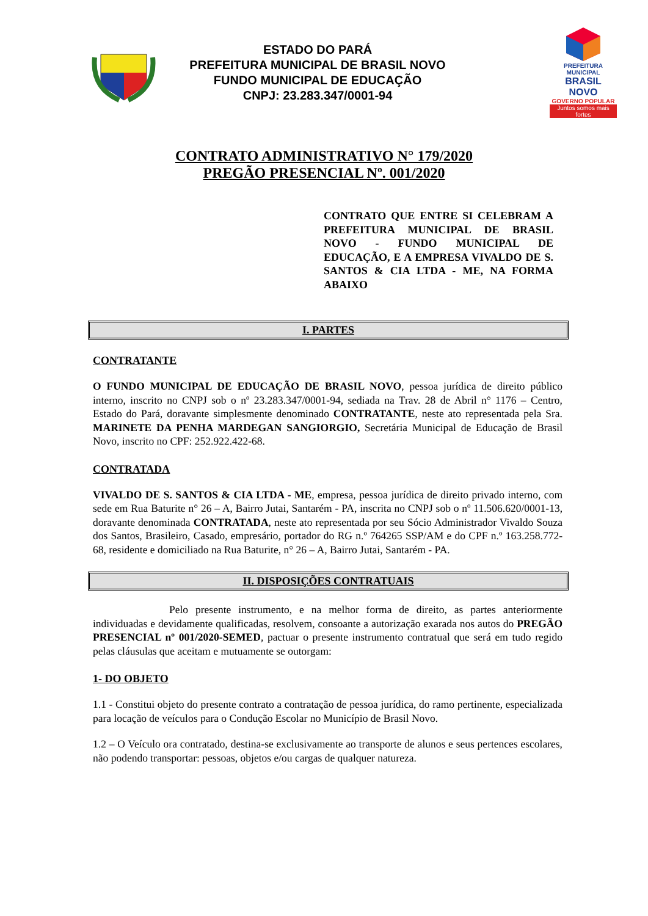ESTADO DO PARÁ
PREFEITURA MUNICIPAL DE BRASIL NOVO
FUNDO MUNICIPAL DE EDUCAÇÃO
CNPJ: 23.283.347/0001-94
PREFEITURA MUNICIPAL
BRASIL NOVO
GOVERNO POPULAR
Juntos somos mais fortes
CONTRATO ADMINISTRATIVO N° 179/2020
PREGÃO PRESENCIAL Nº. 001/2020
CONTRATO QUE ENTRE SI CELEBRAM A PREFEITURA MUNICIPAL DE BRASIL NOVO - FUNDO MUNICIPAL DE EDUCAÇÃO, E A EMPRESA VIVALDO DE S. SANTOS & CIA LTDA - ME, NA FORMA ABAIXO
I. PARTES
CONTRATANTE
O FUNDO MUNICIPAL DE EDUCAÇÃO DE BRASIL NOVO, pessoa jurídica de direito público interno, inscrito no CNPJ sob o nº 23.283.347/0001-94, sediada na Trav. 28 de Abril n° 1176 – Centro, Estado do Pará, doravante simplesmente denominado CONTRATANTE, neste ato representada pela Sra. MARINETE DA PENHA MARDEGAN SANGIORGIO, Secretária Municipal de Educação de Brasil Novo, inscrito no CPF: 252.922.422-68.
CONTRATADA
VIVALDO DE S. SANTOS & CIA LTDA - ME, empresa, pessoa jurídica de direito privado interno, com sede em Rua Baturite n° 26 – A, Bairro Jutai, Santarém - PA, inscrita no CNPJ sob o nº 11.506.620/0001-13, doravante denominada CONTRATADA, neste ato representada por seu Sócio Administrador Vivaldo Souza dos Santos, Brasileiro, Casado, empresário, portador do RG n.º 764265 SSP/AM e do CPF n.º 163.258.772-68, residente e domiciliado na Rua Baturite, n° 26 – A, Bairro Jutai, Santarém - PA.
II. DISPOSIÇÕES CONTRATUAIS
Pelo presente instrumento, e na melhor forma de direito, as partes anteriormente individuadas e devidamente qualificadas, resolvem, consoante a autorização exarada nos autos do PREGÃO PRESENCIAL nº 001/2020-SEMED, pactuar o presente instrumento contratual que será em tudo regido pelas cláusulas que aceitam e mutuamente se outorgam:
1- DO OBJETO
1.1 - Constitui objeto do presente contrato a contratação de pessoa jurídica, do ramo pertinente, especializada para locação de veículos para o Condução Escolar no Município de Brasil Novo.
1.2 – O Veículo ora contratado, destina-se exclusivamente ao transporte de alunos e seus pertences escolares, não podendo transportar: pessoas, objetos e/ou cargas de qualquer natureza.